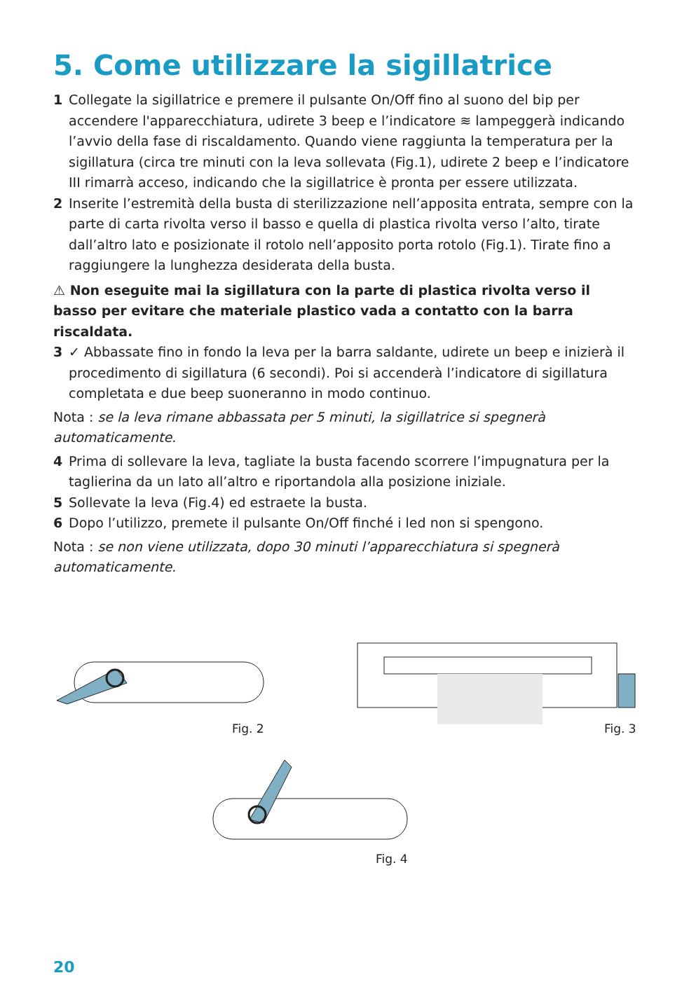5. Come utilizzare la sigillatrice
1 Collegate la sigillatrice e premere il pulsante On/Off fino al suono del bip per accendere l'apparecchiatura, udirete 3 beep e l’indicatore ≋ lampeggerà indicando l’avvio della fase di riscaldamento. Quando viene raggiunta la temperatura per la sigillatura (circa tre minuti con la leva sollevata (Fig.1), udirete 2 beep e l’indicatore III rimarrà acceso, indicando che la sigillatrice è pronta per essere utilizzata.
2 Inserite l’estremità della busta di sterilizzazione nell’apposita entrata, sempre con la parte di carta rivolta verso il basso e quella di plastica rivolta verso l’alto, tirate dall’altro lato e posizionate il rotolo nell’apposito porta rotolo (Fig.1). Tirate fino a raggiungere la lunghezza desiderata della busta.
⚠ Non eseguite mai la sigillatura con la parte di plastica rivolta verso il basso per evitare che materiale plastico vada a contatto con la barra riscaldata.
3 ✓ Abbassate fino in fondo la leva per la barra saldante, udirete un beep e inizierà il procedimento di sigillatura (6 secondi). Poi si accenderà l’indicatore di sigillatura completata e due beep suoneranno in modo continuo.
Nota : se la leva rimane abbassata per 5 minuti, la sigillatrice si spegnerà automaticamente.
4 Prima di sollevare la leva, tagliate la busta facendo scorrere l’impugnatura per la taglierina da un lato all’altro e riportandola alla posizione iniziale.
5 Sollevate la leva (Fig.4) ed estraete la busta.
6 Dopo l’utilizzo, premete il pulsante On/Off finché i led non si spengono.
Nota : se non viene utilizzata, dopo 30 minuti l’apparecchiatura si spegnerà automaticamente.
Fig. 2 Fig. 3
Fig. 4
20